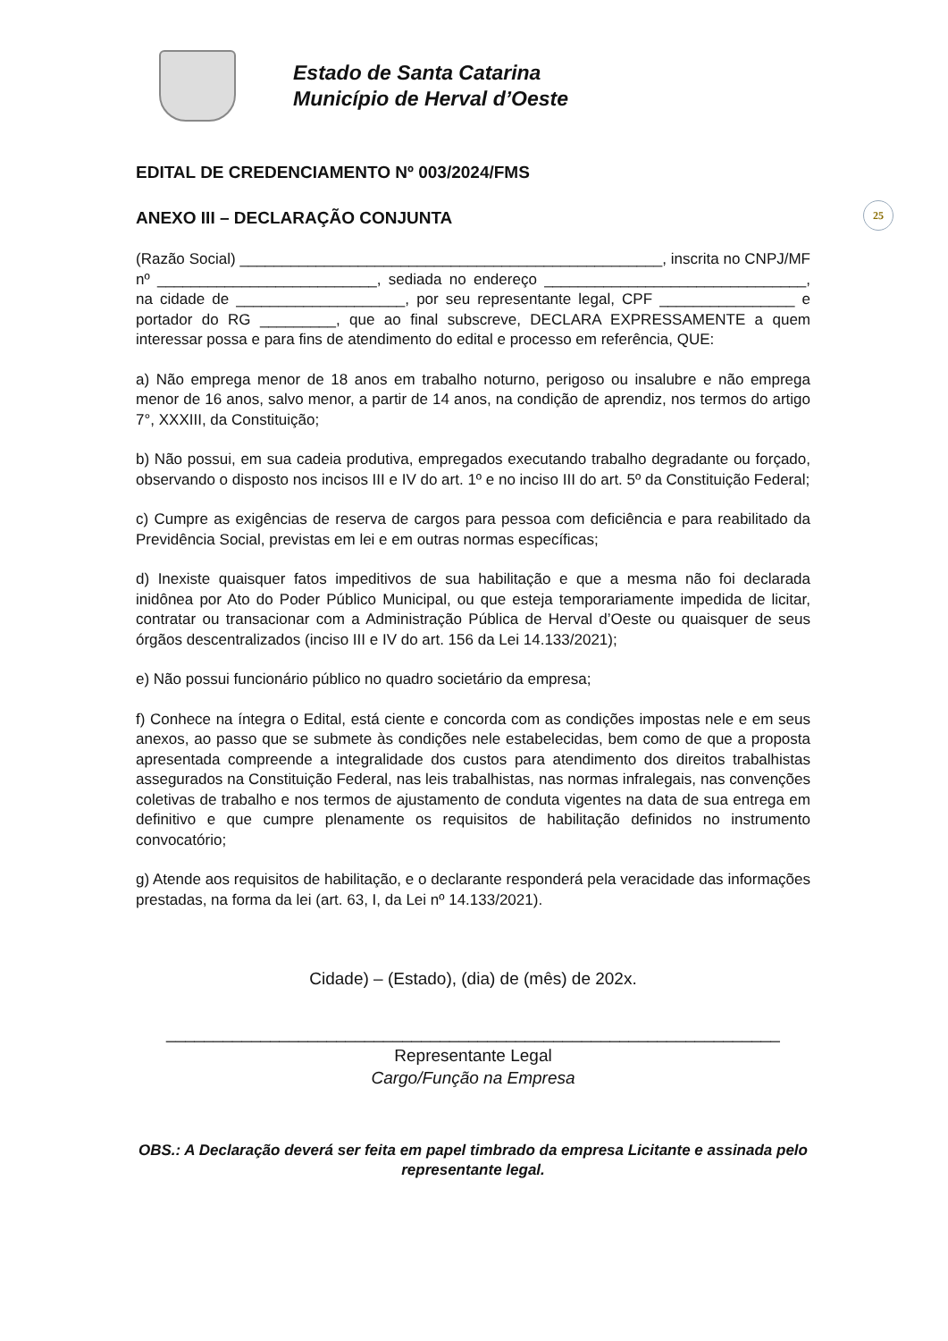25
Estado de Santa Catarina
Município de Herval d’Oeste
EDITAL DE CREDENCIAMENTO Nº 003/2024/FMS
ANEXO III – DECLARAÇÃO CONJUNTA
(Razão Social) __________________________________________________, inscrita no CNPJ/MF nº __________________________, sediada no endereço _______________________________, na cidade de ____________________, por seu representante legal, CPF ________________ e portador do RG _________, que ao final subscreve, DECLARA EXPRESSAMENTE a quem interessar possa e para fins de atendimento do edital e processo em referência, QUE:
a) Não emprega menor de 18 anos em trabalho noturno, perigoso ou insalubre e não emprega menor de 16 anos, salvo menor, a partir de 14 anos, na condição de aprendiz, nos termos do artigo 7°, XXXIII, da Constituição;
b) Não possui, em sua cadeia produtiva, empregados executando trabalho degradante ou forçado, observando o disposto nos incisos III e IV do art. 1º e no inciso III do art. 5º da Constituição Federal;
c) Cumpre as exigências de reserva de cargos para pessoa com deficiência e para reabilitado da Previdência Social, previstas em lei e em outras normas específicas;
d) Inexiste quaisquer fatos impeditivos de sua habilitação e que a mesma não foi declarada inidônea por Ato do Poder Público Municipal, ou que esteja temporariamente impedida de licitar, contratar ou transacionar com a Administração Pública de Herval d’Oeste ou quaisquer de seus órgãos descentralizados (inciso III e IV do art. 156 da Lei 14.133/2021);
e) Não possui funcionário público no quadro societário da empresa;
f) Conhece na íntegra o Edital, está ciente e concorda com as condições impostas nele e em seus anexos, ao passo que se submete às condições nele estabelecidas, bem como de que a proposta apresentada compreende a integralidade dos custos para atendimento dos direitos trabalhistas assegurados na Constituição Federal, nas leis trabalhistas, nas normas infralegais, nas convenções coletivas de trabalho e nos termos de ajustamento de conduta vigentes na data de sua entrega em definitivo e que cumpre plenamente os requisitos de habilitação definidos no instrumento convocatório;
g) Atende aos requisitos de habilitação, e o declarante responderá pela veracidade das informações prestadas, na forma da lei (art. 63, I, da Lei nº 14.133/2021).
Cidade) – (Estado), (dia) de (mês) de 202x.
_________________________________________________________________
Representante Legal
Cargo/Função na Empresa
OBS.: A Declaração deverá ser feita em papel timbrado da empresa Licitante e assinada pelo representante legal.